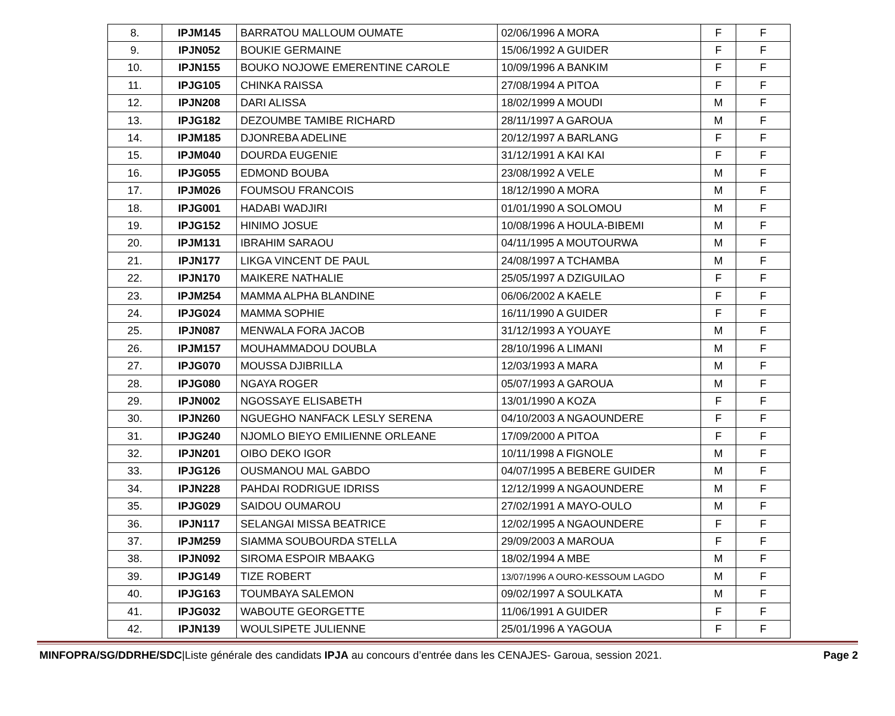| 8. | IPJM145 | BARRATOU MALLOUM OUMATE | 02/06/1996 A MORA | F | F |
| 9. | IPJN052 | BOUKIE GERMAINE | 15/06/1992 A GUIDER | F | F |
| 10. | IPJN155 | BOUKO NOJOWE EMERENTINE CAROLE | 10/09/1996 A BANKIM | F | F |
| 11. | IPJG105 | CHINKA RAISSA | 27/08/1994 A PITOA | F | F |
| 12. | IPJN208 | DARI ALISSA | 18/02/1999 A MOUDI | M | F |
| 13. | IPJG182 | DEZOUMBE TAMIBE RICHARD | 28/11/1997 A GAROUA | M | F |
| 14. | IPJM185 | DJONREBA ADELINE | 20/12/1997 A BARLANG | F | F |
| 15. | IPJM040 | DOURDA EUGENIE | 31/12/1991 A KAI KAI | F | F |
| 16. | IPJG055 | EDMOND BOUBA | 23/08/1992 A VELE | M | F |
| 17. | IPJM026 | FOUMSOU FRANCOIS | 18/12/1990 A MORA | M | F |
| 18. | IPJG001 | HADABI WADJIRI | 01/01/1990 A SOLOMOU | M | F |
| 19. | IPJG152 | HINIMO JOSUE | 10/08/1996 A HOULA-BIBEMI | M | F |
| 20. | IPJM131 | IBRAHIM SARAOU | 04/11/1995 A MOUTOURWA | M | F |
| 21. | IPJN177 | LIKGA VINCENT DE PAUL | 24/08/1997 A TCHAMBA | M | F |
| 22. | IPJN170 | MAIKERE NATHALIE | 25/05/1997 A DZIGUILAO | F | F |
| 23. | IPJM254 | MAMMA ALPHA BLANDINE | 06/06/2002 A KAELE | F | F |
| 24. | IPJG024 | MAMMA SOPHIE | 16/11/1990 A GUIDER | F | F |
| 25. | IPJN087 | MENWALA FORA JACOB | 31/12/1993 A YOUAYE | M | F |
| 26. | IPJM157 | MOUHAMMADOU DOUBLA | 28/10/1996 A LIMANI | M | F |
| 27. | IPJG070 | MOUSSA DJIBRILLA | 12/03/1993 A MARA | M | F |
| 28. | IPJG080 | NGAYA ROGER | 05/07/1993 A GAROUA | M | F |
| 29. | IPJN002 | NGOSSAYE ELISABETH | 13/01/1990 A KOZA | F | F |
| 30. | IPJN260 | NGUEGHO NANFACK LESLY SERENA | 04/10/2003 A NGAOUNDERE | F | F |
| 31. | IPJG240 | NJOMLO BIEYO EMILIENNE ORLEANE | 17/09/2000 A PITOA | F | F |
| 32. | IPJN201 | OIBO DEKO IGOR | 10/11/1998 A FIGNOLE | M | F |
| 33. | IPJG126 | OUSMANOU MAL GABDO | 04/07/1995 A BEBERE GUIDER | M | F |
| 34. | IPJN228 | PAHDAI RODRIGUE IDRISS | 12/12/1999 A NGAOUNDERE | M | F |
| 35. | IPJG029 | SAIDOU OUMAROU | 27/02/1991 A MAYO-OULO | M | F |
| 36. | IPJN117 | SELANGAI MISSA BEATRICE | 12/02/1995 A NGAOUNDERE | F | F |
| 37. | IPJM259 | SIAMMA SOUBOURDA STELLA | 29/09/2003 A MAROUA | F | F |
| 38. | IPJN092 | SIROMA ESPOIR MBAAKG | 18/02/1994 A MBE | M | F |
| 39. | IPJG149 | TIZE ROBERT | 13/07/1996 A OURO-KESSOUM LAGDO | M | F |
| 40. | IPJG163 | TOUMBAYA SALEMON | 09/02/1997 A SOULKATA | M | F |
| 41. | IPJG032 | WABOUTE GEORGETTE | 11/06/1991 A GUIDER | F | F |
| 42. | IPJN139 | WOULSIPETE JULIENNE | 25/01/1996 A YAGOUA | F | F |
MINFOPRA/SG/DDRHE/SDC|Liste générale des candidats IPJA au concours d’entrée dans les CENAJES- Garoua, session 2021.
Page 2